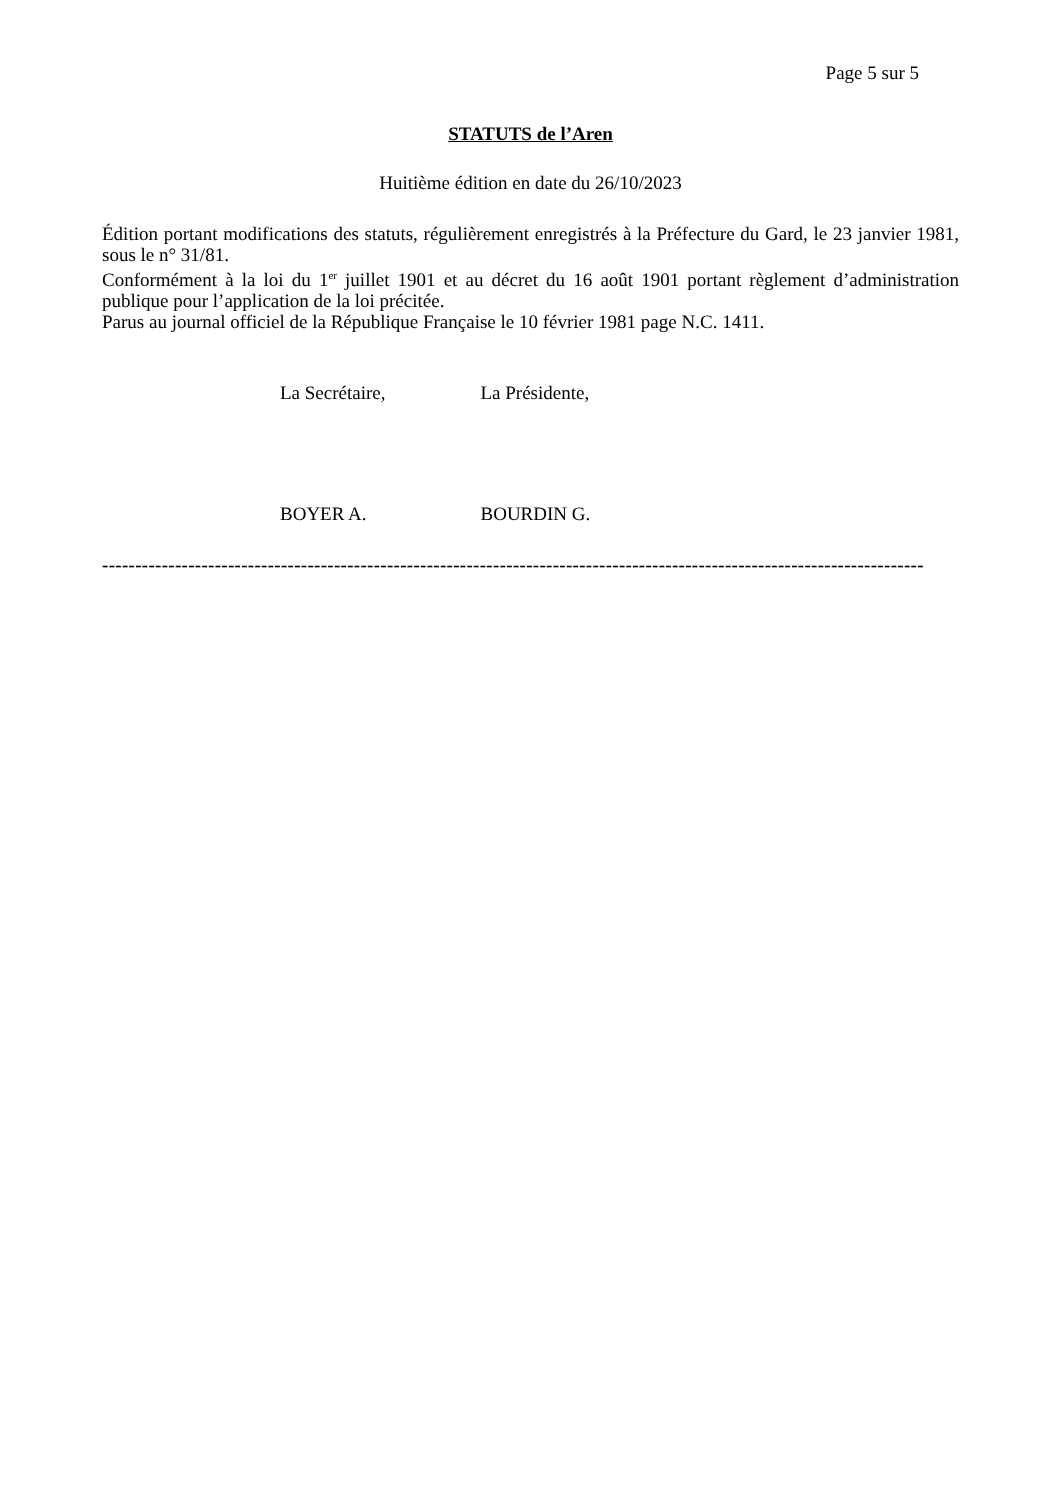Page 5 sur 5
STATUTS de l’Aren
Huitième édition en date du 26/10/2023
Édition portant modifications des statuts, régulièrement enregistrés à la Préfecture du Gard, le 23 janvier 1981, sous le n° 31/81.
Conformément à la loi du 1<sup>er</sup> juillet 1901 et au décret du 16 août 1901 portant règlement d’administration publique pour l’application de la loi précitée.
Parus au journal officiel de la République Française le 10 février 1981 page N.C. 1411.
La Secrétaire, La Présidente,
BOYER A. BOURDIN G.
----------------------------------------------------------------------------------------------------------------------------